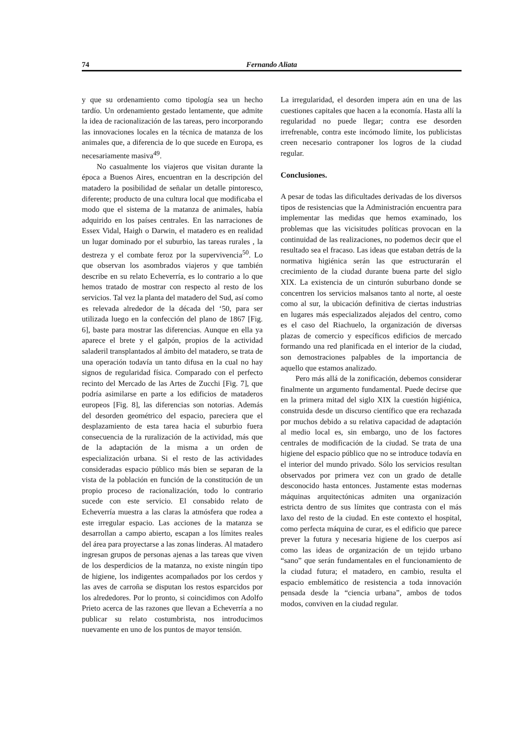74 Fernando Aliata
y que su ordenamiento como tipología sea un hecho tardío. Un ordenamiento gestado lentamente, que admite la idea de racionalización de las tareas, pero incorporando las innovaciones locales en la técnica de matanza de los animales que, a diferencia de lo que sucede en Europa, es necesariamente masiva<sup>49</sup>.
No casualmente los viajeros que visitan durante la época a Buenos Aires, encuentran en la descripción del matadero la posibilidad de señalar un detalle pintoresco, diferente; producto de una cultura local que modificaba el modo que el sistema de la matanza de animales, había adquirido en los países centrales. En las narraciones de Essex Vidal, Haigh o Darwin, el matadero es en realidad un lugar dominado por el suburbio, las tareas rurales , la destreza y el combate feroz por la supervivencia<sup>50</sup>. Lo que observan los asombrados viajeros y que también describe en su relato Echeverría, es lo contrario a lo que hemos tratado de mostrar con respecto al resto de los servicios. Tal vez la planta del matadero del Sud, así como es relevada alrededor de la década del ‘50, para ser utilizada luego en la confección del plano de 1867 [Fig. 6], baste para mostrar las diferencias. Aunque en ella ya aparece el brete y el galpón, propios de la actividad saladeril transplantados al ámbito del matadero, se trata de una operación todavía un tanto difusa en la cual no hay signos de regularidad física. Comparado con el perfecto recinto del Mercado de las Artes de Zucchi [Fig. 7], que podría asimilarse en parte a los edificios de mataderos europeos [Fig. 8], las diferencias son notorias. Además del desorden geométrico del espacio, pareciera que el desplazamiento de esta tarea hacia el suburbio fuera consecuencia de la ruralización de la actividad, más que de la adaptación de la misma a un orden de especialización urbana. Si el resto de las actividades consideradas espacio público más bien se separan de la vista de la población en función de la constitución de un propio proceso de racionalización, todo lo contrario sucede con este servicio. El consabido relato de Echeverría muestra a las claras la atmósfera que rodea a este irregular espacio. Las acciones de la matanza se desarrollan a campo abierto, escapan a los límites reales del área para proyectarse a las zonas linderas. Al matadero ingresan grupos de personas ajenas a las tareas que viven de los desperdicios de la matanza, no existe ningún tipo de higiene, los indigentes acompañados por los cerdos y las aves de carroña se disputan los restos esparcidos por los alrededores. Por lo pronto, si coincidimos con Adolfo Prieto acerca de las razones que llevan a Echeverría a no publicar su relato costumbrista, nos introducimos nuevamente en uno de los puntos de mayor tensión.
La irregularidad, el desorden impera aún en una de las cuestiones capitales que hacen a la economía. Hasta allí la regularidad no puede llegar; contra ese desorden irrefrenable, contra este incómodo límite, los publicistas creen necesario contraponer los logros de la ciudad regular.
Conclusiones.
A pesar de todas las dificultades derivadas de los diversos tipos de resistencias que la Administración encuentra para implementar las medidas que hemos examinado, los problemas que las vicisitudes políticas provocan en la continuidad de las realizaciones, no podemos decir que el resultado sea el fracaso. Las ideas que estaban detrás de la normativa higiénica serán las que estructurarán el crecimiento de la ciudad durante buena parte del siglo XIX. La existencia de un cinturón suburbano donde se concentren los servicios malsanos tanto al norte, al oeste como al sur, la ubicación definitiva de ciertas industrias en lugares más especializados alejados del centro, como es el caso del Riachuelo, la organización de diversas plazas de comercio y específicos edificios de mercado formando una red planificada en el interior de la ciudad, son demostraciones palpables de la importancia de aquello que estamos analizado.
Pero más allá de la zonificación, debemos considerar finalmente un argumento fundamental. Puede decirse que en la primera mitad del siglo XIX la cuestión higiénica, construida desde un discurso científico que era rechazada por muchos debido a su relativa capacidad de adaptación al medio local es, sin embargo, uno de los factores centrales de modificación de la ciudad. Se trata de una higiene del espacio público que no se introduce todavía en el interior del mundo privado. Sólo los servicios resultan observados por primera vez con un grado de detalle desconocido hasta entonces. Justamente estas modernas máquinas arquitectónicas admiten una organización estricta dentro de sus límites que contrasta con el más laxo del resto de la ciudad. En este contexto el hospital, como perfecta máquina de curar, es el edificio que parece prever la futura y necesaria higiene de los cuerpos así como las ideas de organización de un tejido urbano “sano” que serán fundamentales en el funcionamiento de la ciudad futura; el matadero, en cambio, resulta el espacio emblemático de resistencia a toda innovación pensada desde la “ciencia urbana”, ambos de todos modos, conviven en la ciudad regular.